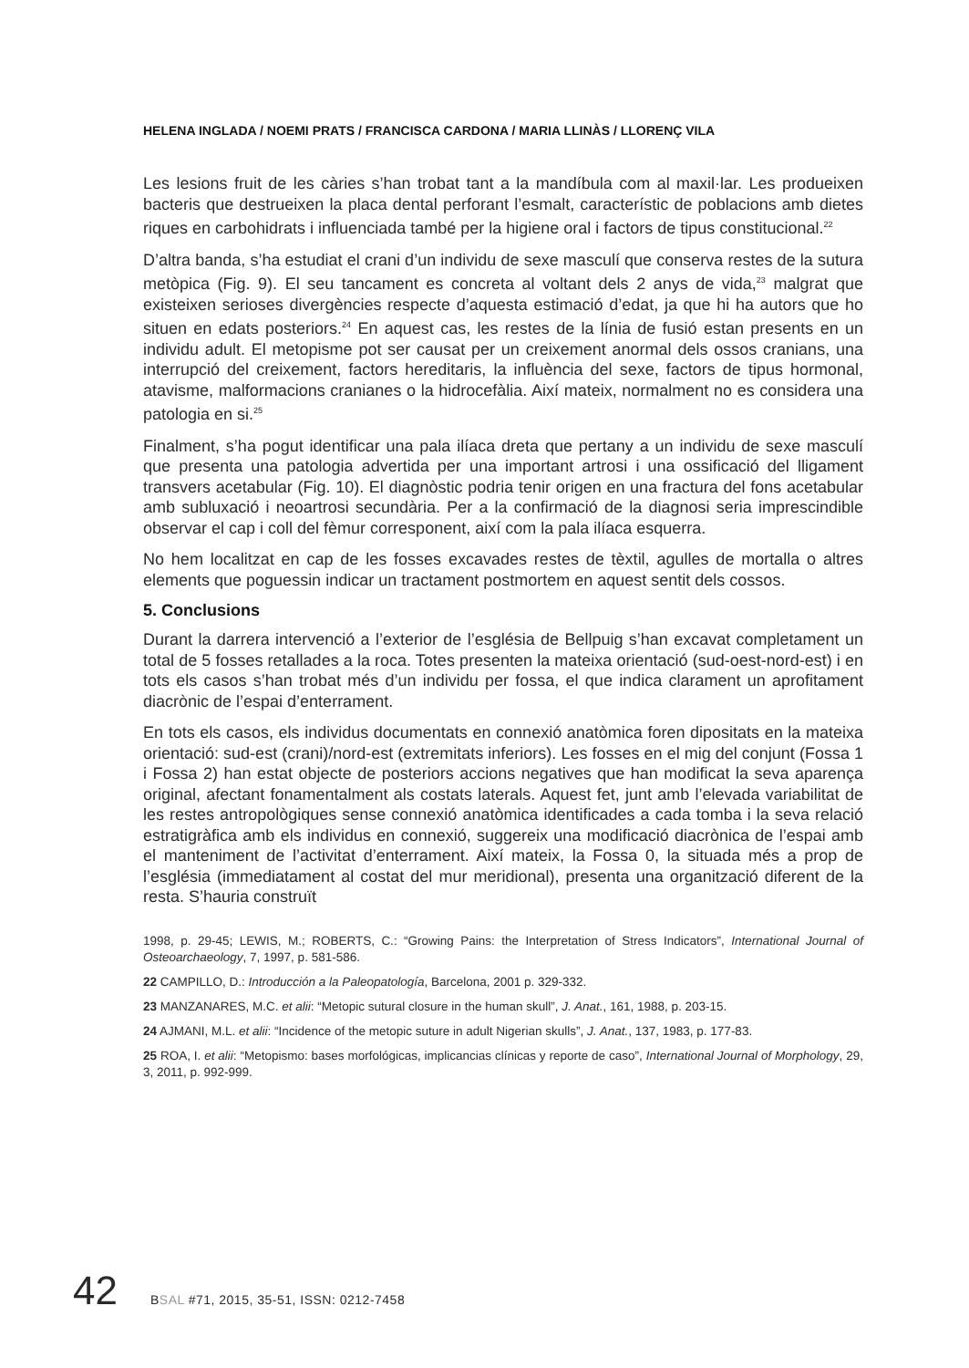HELENA INGLADA / NOEMI PRATS / FRANCISCA CARDONA / MARIA LLINÀS / LLORENÇ VILA
Les lesions fruit de les càries s’han trobat tant a la mandíbula com al maxil·lar. Les produeixen bacteris que destrueixen la placa dental perforant l’esmalt, característic de poblacions amb dietes riques en carbohidrats i influenciada també per la higiene oral i factors de tipus constitucional.<sup>22</sup>
D’altra banda, s’ha estudiat el crani d’un individu de sexe masculí que conserva restes de la sutura metòpica (Fig. 9). El seu tancament es concreta al voltant dels 2 anys de vida,<sup>23</sup> malgrat que existeixen serioses divergències respecte d’aquesta estimació d’edat, ja que hi ha autors que ho situen en edats posteriors.<sup>24</sup> En aquest cas, les restes de la línia de fusió estan presents en un individu adult. El metopisme pot ser causat per un creixement anormal dels ossos cranians, una interrupció del creixement, factors hereditaris, la influència del sexe, factors de tipus hormonal, atavisme, malformacions cranianes o la hidrocefàlia. Així mateix, normalment no es considera una patologia en si.<sup>25</sup>
Finalment, s’ha pogut identificar una pala ilíaca dreta que pertany a un individu de sexe masculí que presenta una patologia advertida per una important artrosi i una ossificació del lligament transvers acetabular (Fig. 10). El diagnòstic podria tenir origen en una fractura del fons acetabular amb subluxació i neoartrosi secundària. Per a la confirmació de la diagnosi seria imprescindible observar el cap i coll del fèmur corresponent, així com la pala ilíaca esquerra.
No hem localitzat en cap de les fosses excavades restes de tèxtil, agulles de mortalla o altres elements que poguessin indicar un tractament postmortem en aquest sentit dels cossos.
5. Conclusions
Durant la darrera intervenció a l’exterior de l’església de Bellpuig s’han excavat completament un total de 5 fosses retallades a la roca. Totes presenten la mateixa orientació (sud-oest-nord-est) i en tots els casos s’han trobat més d’un individu per fossa, el que indica clarament un aprofitament diacrònic de l’espai d’enterrament.
En tots els casos, els individus documentats en connexió anatòmica foren dipositats en la mateixa orientació: sud-est (crani)/nord-est (extremitats inferiors). Les fosses en el mig del conjunt (Fossa 1 i Fossa 2) han estat objecte de posteriors accions negatives que han modificat la seva aparença original, afectant fonamentalment als costats laterals. Aquest fet, junt amb l’elevada variabilitat de les restes antropològiques sense connexió anatòmica identificades a cada tomba i la seva relació estratigràfica amb els individus en connexió, suggereix una modificació diacrònica de l’espai amb el manteniment de l’activitat d’enterrament. Així mateix, la Fossa 0, la situada més a prop de l’església (immediatament al costat del mur meridional), presenta una organització diferent de la resta. S’hauria construït
1998, p. 29-45; LEWIS, M.; ROBERTS, C.: “Growing Pains: the Interpretation of Stress Indicators”, International Journal of Osteoarchaeology, 7, 1997, p. 581-586.
22 CAMPILLO, D.: Introducción a la Paleopatología, Barcelona, 2001 p. 329-332.
23 MANZANARES, M.C. et alii: “Metopic sutural closure in the human skull”, J. Anat., 161, 1988, p. 203-15.
24 AJMANI, M.L. et alii: “Incidence of the metopic suture in adult Nigerian skulls”, J. Anat., 137, 1983, p. 177-83.
25 ROA, I. et alii: “Metopismo: bases morfológicas, implicancias clínicas y reporte de caso”, International Journal of Morphology, 29, 3, 2011, p. 992-999.
42 BSAL #71, 2015, 35-51, ISSN: 0212-7458